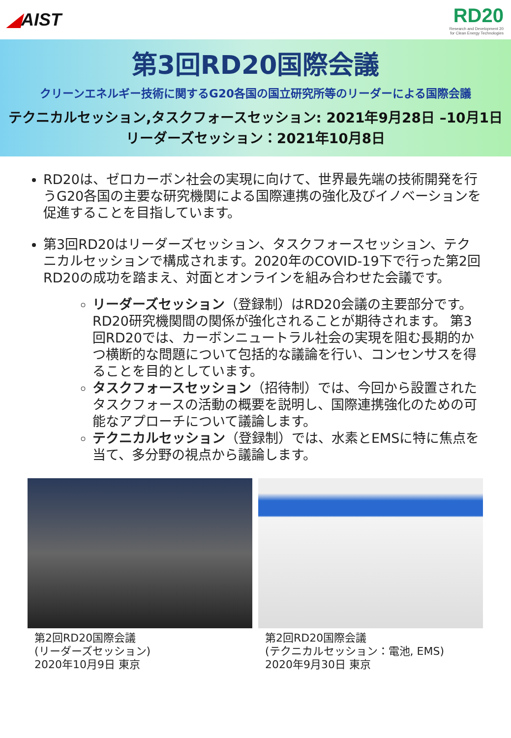◢AIST
RD20
Research and Development 20
for Clean Energy Technologies
第3回RD20国際会議
クリーンエネルギー技術に関するG20各国の国立研究所等のリーダーによる国際会議
テクニカルセッション,タスクフォースセッション: 2021年9月28日 –10月1日
リーダーズセッション：2021年10月8日
RD20は、ゼロカーボン社会の実現に向けて、世界最先端の技術開発を行うG20各国の主要な研究機関による国際連携の強化及びイノベーションを促進することを目指しています。
第3回RD20はリーダーズセッション、タスクフォースセッション、テクニカルセッションで構成されます。2020年のCOVID-19下で行った第2回RD20の成功を踏まえ、対面とオンラインを組み合わせた会議です。
リーダーズセッション（登録制）はRD20会議の主要部分です。RD20研究機関間の関係が強化されることが期待されます。 第3回RD20では、カーボンニュートラル社会の実現を阻む長期的かつ横断的な問題について包括的な議論を行い、コンセンサスを得ることを目的としています。
タスクフォースセッション（招待制）では、今回から設置されたタスクフォースの活動の概要を説明し、国際連携強化のための可能なアプローチについて議論します。
テクニカルセッション（登録制）では、水素とEMSに特に焦点を当て、多分野の視点から議論します。
第2回RD20国際会議
(リーダーズセッション)
2020年10月9日 東京
第2回RD20国際会議
(テクニカルセッション：電池, EMS)
2020年9月30日 東京